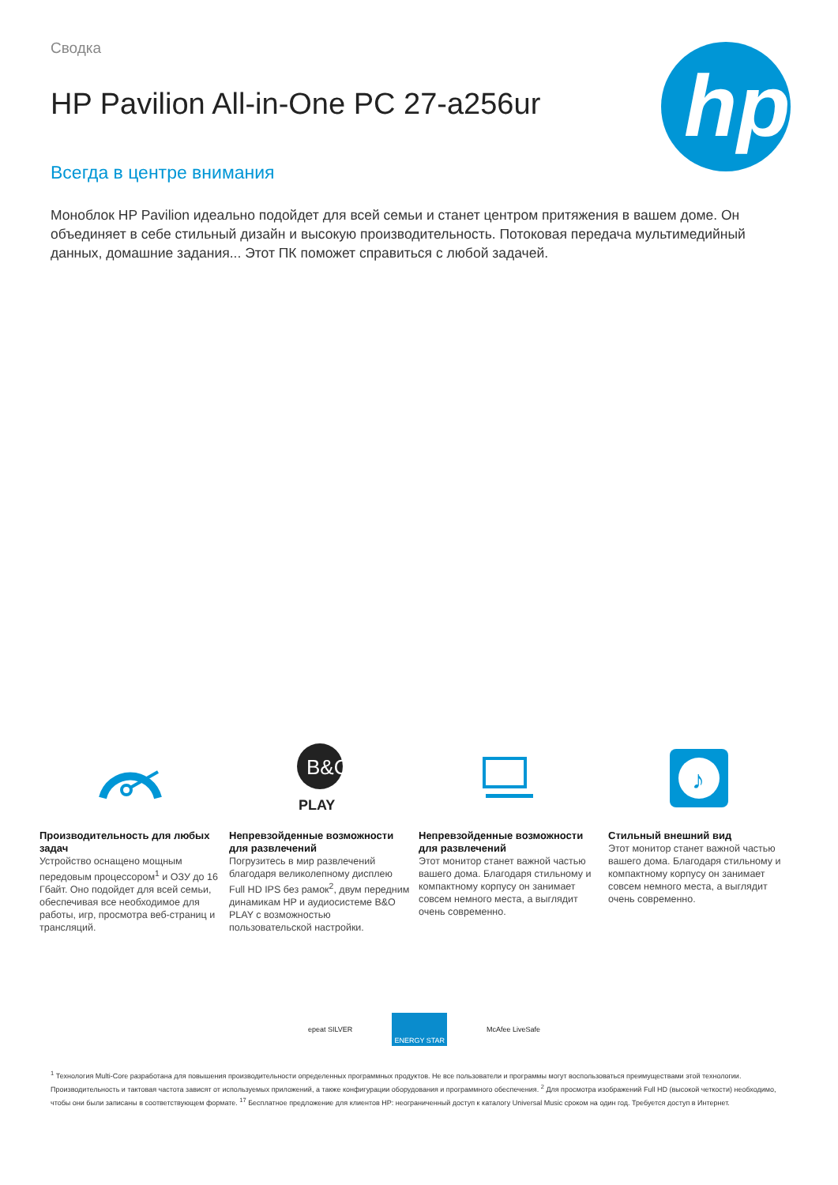Сводка
HP Pavilion All-in-One PC 27-a256ur
Всегда в центре внимания
Моноблок HP Pavilion идеально подойдет для всей семьи и станет центром притяжения в вашем доме. Он объединяет в себе стильный дизайн и высокую производительность. Потоковая передача мультимедийный данных, домашние задания... Этот ПК поможет справиться с любой задачей.
hp
Производительность для любых задач
Устройство оснащено мощным передовым процессором<sup>1</sup> и ОЗУ до 16 Гбайт. Оно подойдет для всей семьи, обеспечивая все необходимое для работы, игр, просмотра веб-страниц и трансляций.
B&O
PLAY
Непревзойденные возможности для развлечений
Погрузитесь в мир развлечений благодаря великолепному дисплею Full HD IPS без рамок<sup>2</sup>, двум передним динамикам HP и аудиосистеме B&O PLAY с возможностью пользовательской настройки.
Непревзойденные возможности для развлечений
Этот монитор станет важной частью вашего дома. Благодаря стильному и компактному корпусу он занимает совсем немного места, а выглядит очень современно.
♪
Стильный внешний вид
Этот монитор станет важной частью вашего дома. Благодаря стильному и компактному корпусу он занимает совсем немного места, а выглядит очень современно.
epeat SILVER
ENERGY STAR
McAfee LiveSafe
<sup>1</sup> Технология Multi-Core разработана для повышения производительности определенных программных продуктов. Не все пользователи и программы могут воспользоваться преимуществами этой технологии. Производительность и тактовая частота зависят от используемых приложений, а также конфигурации оборудования и программного обеспечения. <sup>2</sup> Для просмотра изображений Full HD (высокой четкости) необходимо, чтобы они были записаны в соответствующем формате. <sup>17</sup> Бесплатное предложение для клиентов HP: неограниченный доступ к каталогу Universal Music сроком на один год. Требуется доступ в Интернет.